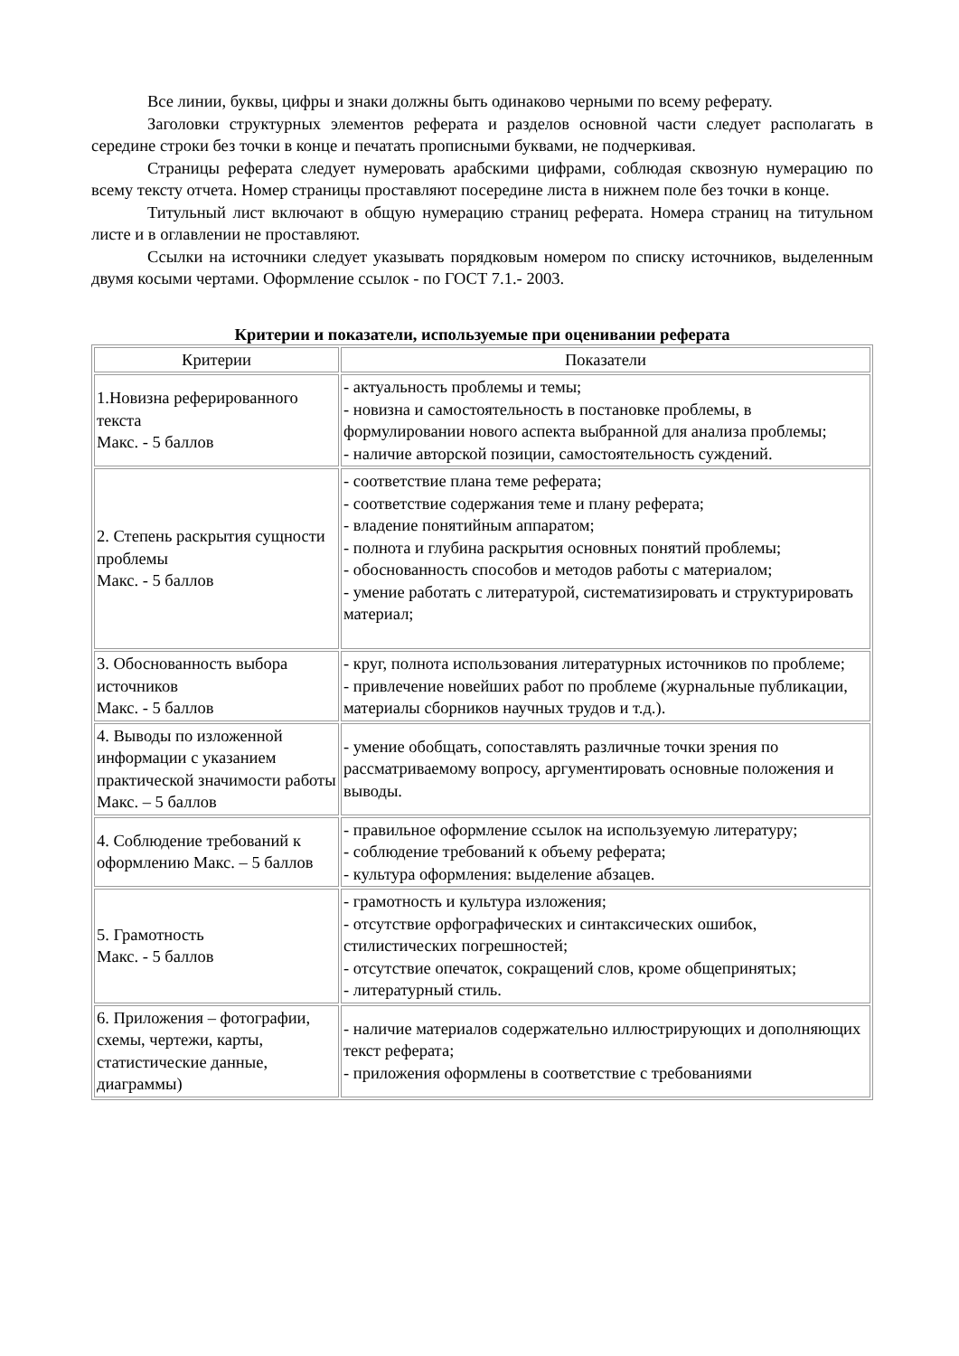Все линии, буквы, цифры и знаки должны быть одинаково черными по всему реферату.
Заголовки структурных элементов реферата и разделов основной части следует располагать в середине строки без точки в конце и печатать прописными буквами, не подчеркивая.
Страницы реферата следует нумеровать арабскими цифрами, соблюдая сквозную нумерацию по всему тексту отчета. Номер страницы проставляют посередине листа в нижнем поле без точки в конце.
Титульный лист включают в общую нумерацию страниц реферата. Номера страниц на титульном листе и в оглавлении не проставляют.
Ссылки на источники следует указывать порядковым номером по списку источников, выделенным двумя косыми чертами. Оформление ссылок - по ГОСТ 7.1.- 2003.
Критерии и показатели, используемые при оценивании реферата
| Критерии | Показатели |
| --- | --- |
| 1.Новизна реферированного текста Макс. - 5 баллов | - актуальность проблемы и темы; - новизна и самостоятельность в постановке проблемы, в формулировании нового аспекта выбранной для анализа проблемы; - наличие авторской позиции, самостоятельность суждений. |
| 2. Степень раскрытия сущности проблемы Макс. - 5 баллов | - соответствие плана теме реферата; - соответствие содержания теме и плану реферата; - владение понятийным аппаратом; - полнота и глубина раскрытия основных понятий проблемы; - обоснованность способов и методов работы с материалом; - умение работать с литературой, систематизировать и структурировать материал; |
| 3. Обоснованность выбора источников Макс. - 5 баллов | - круг, полнота использования литературных источников по проблеме; - привлечение новейших работ по проблеме (журнальные публикации, материалы сборников научных трудов и т.д.). |
| 4. Выводы по изложенной информации с указанием практической значимости работы Макс. – 5 баллов | - умение обобщать, сопоставлять различные точки зрения по рассматриваемому вопросу, аргументировать основные положения и выводы. |
| 4. Соблюдение требований к оформлению Макс. – 5 баллов | - правильное оформление ссылок на используемую литературу; - соблюдение требований к объему реферата; - культура оформления: выделение абзацев. |
| 5. Грамотность Макс. - 5 баллов | - грамотность и культура изложения; - отсутствие орфографических и синтаксических ошибок, стилистических погрешностей; - отсутствие опечаток, сокращений слов, кроме общепринятых; - литературный стиль. |
| 6. Приложения – фотографии, схемы, чертежи, карты, статистические данные, диаграммы) | - наличие материалов содержательно иллюстрирующих и дополняющих текст реферата; - приложения оформлены в соответствие с требованиями |